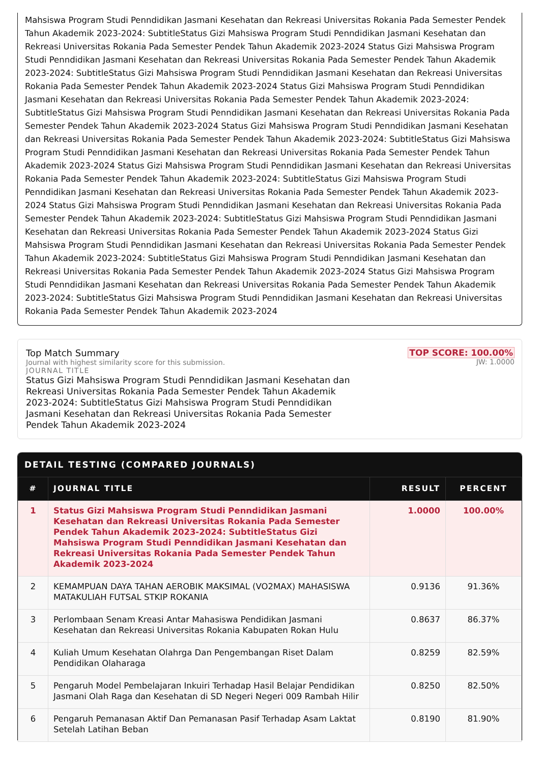Mahsiswa Program Studi Penndidikan Jasmani Kesehatan dan Rekreasi Universitas Rokania Pada Semester Pendek Tahun Akademik 2023-2024: SubtitleStatus Gizi Mahsiswa Program Studi Penndidikan Jasmani Kesehatan dan Rekreasi Universitas Rokania Pada Semester Pendek Tahun Akademik 2023-2024 Status Gizi Mahsiswa Program Studi Penndidikan Jasmani Kesehatan dan Rekreasi Universitas Rokania Pada Semester Pendek Tahun Akademik 2023-2024: SubtitleStatus Gizi Mahsiswa Program Studi Penndidikan Jasmani Kesehatan dan Rekreasi Universitas Rokania Pada Semester Pendek Tahun Akademik 2023-2024 Status Gizi Mahsiswa Program Studi Penndidikan Jasmani Kesehatan dan Rekreasi Universitas Rokania Pada Semester Pendek Tahun Akademik 2023-2024: SubtitleStatus Gizi Mahsiswa Program Studi Penndidikan Jasmani Kesehatan dan Rekreasi Universitas Rokania Pada Semester Pendek Tahun Akademik 2023-2024 Status Gizi Mahsiswa Program Studi Penndidikan Jasmani Kesehatan dan Rekreasi Universitas Rokania Pada Semester Pendek Tahun Akademik 2023-2024: SubtitleStatus Gizi Mahsiswa Program Studi Penndidikan Jasmani Kesehatan dan Rekreasi Universitas Rokania Pada Semester Pendek Tahun Akademik 2023-2024 Status Gizi Mahsiswa Program Studi Penndidikan Jasmani Kesehatan dan Rekreasi Universitas Rokania Pada Semester Pendek Tahun Akademik 2023-2024: SubtitleStatus Gizi Mahsiswa Program Studi Penndidikan Jasmani Kesehatan dan Rekreasi Universitas Rokania Pada Semester Pendek Tahun Akademik 2023-2024 Status Gizi Mahsiswa Program Studi Penndidikan Jasmani Kesehatan dan Rekreasi Universitas Rokania Pada Semester Pendek Tahun Akademik 2023-2024: SubtitleStatus Gizi Mahsiswa Program Studi Penndidikan Jasmani Kesehatan dan Rekreasi Universitas Rokania Pada Semester Pendek Tahun Akademik 2023-2024 Status Gizi Mahsiswa Program Studi Penndidikan Jasmani Kesehatan dan Rekreasi Universitas Rokania Pada Semester Pendek Tahun Akademik 2023-2024: SubtitleStatus Gizi Mahsiswa Program Studi Penndidikan Jasmani Kesehatan dan Rekreasi Universitas Rokania Pada Semester Pendek Tahun Akademik 2023-2024 Status Gizi Mahsiswa Program Studi Penndidikan Jasmani Kesehatan dan Rekreasi Universitas Rokania Pada Semester Pendek Tahun Akademik 2023-2024: SubtitleStatus Gizi Mahsiswa Program Studi Penndidikan Jasmani Kesehatan dan Rekreasi Universitas Rokania Pada Semester Pendek Tahun Akademik 2023-2024
Top Match Summary
Journal with highest similarity score for this submission.
JOURNAL TITLE
Status Gizi Mahsiswa Program Studi Penndidikan Jasmani Kesehatan dan Rekreasi Universitas Rokania Pada Semester Pendek Tahun Akademik 2023-2024: SubtitleStatus Gizi Mahsiswa Program Studi Penndidikan Jasmani Kesehatan dan Rekreasi Universitas Rokania Pada Semester Pendek Tahun Akademik 2023-2024
TOP SCORE: 100.00%
JW: 1.0000
DETAIL TESTING (COMPARED JOURNALS)
| # | JOURNAL TITLE | RESULT | PERCENT |
| --- | --- | --- | --- |
| 1 | Status Gizi Mahsiswa Program Studi Penndidikan Jasmani Kesehatan dan Rekreasi Universitas Rokania Pada Semester Pendek Tahun Akademik 2023-2024: SubtitleStatus Gizi Mahsiswa Program Studi Penndidikan Jasmani Kesehatan dan Rekreasi Universitas Rokania Pada Semester Pendek Tahun Akademik 2023-2024 | 1.0000 | 100.00% |
| 2 | KEMAMPUAN DAYA TAHAN AEROBIK MAKSIMAL (VO2MAX) MAHASISWA MATAKULIAH FUTSAL STKIP ROKANIA | 0.9136 | 91.36% |
| 3 | Perlombaan Senam Kreasi Antar Mahasiswa Pendidikan Jasmani Kesehatan dan Rekreasi Universitas Rokania Kabupaten Rokan Hulu | 0.8637 | 86.37% |
| 4 | Kuliah Umum Kesehatan Olahrga Dan Pengembangan Riset Dalam Pendidikan Olaharaga | 0.8259 | 82.59% |
| 5 | Pengaruh Model Pembelajaran Inkuiri Terhadap Hasil Belajar Pendidikan Jasmani Olah Raga dan Kesehatan di SD Negeri Negeri 009 Rambah Hilir | 0.8250 | 82.50% |
| 6 | Pengaruh Pemanasan Aktif Dan Pemanasan Pasif Terhadap Asam Laktat Setelah Latihan Beban | 0.8190 | 81.90% |